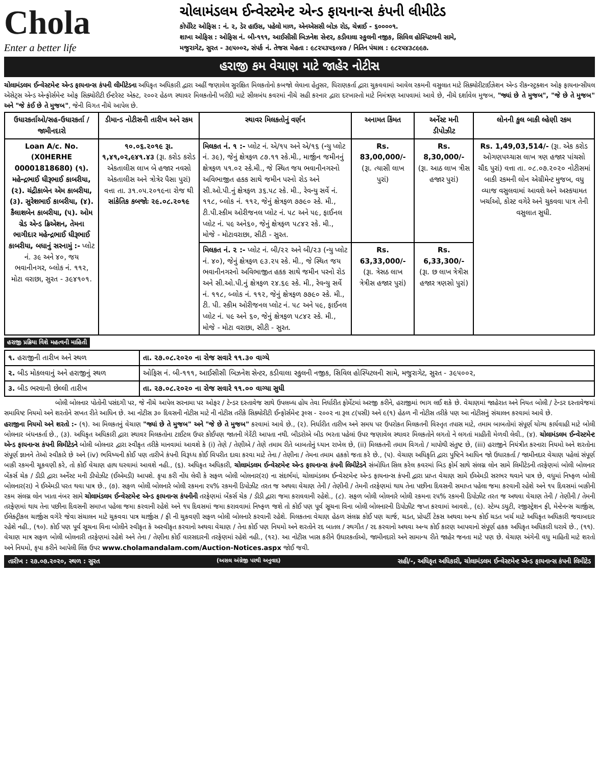Chola
Enter a better life
ચોલામંડલમ ઈન્વેસ્ટમેન્ટ એન્ડ ફાયનાન્સ કંપની લીમીટેડ
કોર્પોરેટ ઓફિસ : નં. ૨, ડેર હાઉસ, પહેલો માળ, એનએસસી બોઝ રોડ, ચેન્નાઈ - ૬૦૦૦૦૧.
શાખા ઓફિસ : ઓફિસ નં. બી-૧૧૧, આઈસીસી બિઝનેશ સેન્ટર, કડીવાલા સ્કુલની નજીક, સિવિલ હોસ્પિટલની સામે,
મજુરાગેટ, સુરત - ૩૯૫૦૦૨, સંપર્ક નં. તેજસ મેહતા : ૯૮૨૫૩૫૬૦૪૭ / નિતિન પંચાલ : ૯૮૨૫૪૩૮૯૯૭.
હરાજી કમ વેચાણ માટે જાહેર નોટીસ
ચોલામંડલમ ઈન્વેસ્ટમેન્ટ એન્ડ ફાયનાન્સ કંપની લીમીટેડના અધિકૃત અધિકારી દ્વારા અહીં જણાવેલ સુરક્ષિત મિલકતોનો કબજો લેવાના હેતુસર, ધિરાણકર્તા દ્વારા ચુકવવામાં આવેલ રકમની વસુલાત માટે સિક્યોરીટાઈઝેશન એન્ડ રીકન્સ્ટ્રક્શન ઓફ ફાયનાન્સીયલ એસેટ્સ એન્ડ એન્ફોર્સમેન્ટ ઓફ સિક્યોરીટી ઈન્ટરેસ્ટ એક્ટ, ૨૦૦૨ હેઠળ સ્થાવર મિલકતોની ખરીદી માટે સીલબંધ કવરમાં નીચે સહી કરનાર દ્વારા દરખાસ્તો માટે નિમંત્રણ આપવામાં આવે છે, નીચે દર્શાવેલ મુજબ, "જ્યાં છે તે મુજબ", "જે છે તે મુજબ" અને "જે કંઈ છે તે મુજબ", જેની વિગત નીચે આપેલ છે.
| ઉધારકર્તાઓ/સહ-ઉધારકર્તા / જામીનદારો | ડીમાન્ડ નોટીસની તારીખ અને રકમ | સ્થાવર મિલકતોનું વર્ણન | અનામત કિંમત | અર્નેસ્ટ મની ડીપોઝીટ | લોનની કુલ બાકી લ્હેણી રકમ |
| --- | --- | --- | --- | --- | --- |
| Loan A/c. No. (X0HERHE 00001818680) (૧). મહેન્દ્રભાઈ ધીરૂભાઈ કાબરીયા, (૨). ચંદ્રીકાબેન એમ કાબરીયા, (૩). સુરેશભાઈ કાબરીયા, (૪). કૈલાશબેન કાબરીયા, (૫). ઓમ ગ્રેડ એન્ડ ક્રિએશન, તેમના ભાગીદાર મહેન્દ્રભાઈ ધીરૂભાઈ કાબરીયા, બધાનું સરનામું :- પ્લોટ નં. ૩૯ અને ૪૦, જય ભવાનીનગર, બ્લોક નં. ૧૧૨, મોટા વરાછા, સુરત - ૩૯૪૧૦૧. | ૧૦.૦૬.૨૦૧૯ રૂા. ૧,૪૧,૦૨,૯૪૧.૪૩ (રૂા. કરોડ કરોડ એકતાલીસ લાખ બે હજાર નવસો એકતાલીસ અને ત્રોત્રેર પૈસા પુરાં) વત્તા તા. ૩૧.૦૫.૨૦૧૯ના રોજ થી સાંકેતિક કબજોઃ ૨૯.૦૮.૨૦૧૯ | મિલકત નં. ૧ :- પ્લોટ નં. એ/૧૫ અને એ/૧૬ (ન્યુ પ્લોટ નં. ૩૯), જેનું ક્ષેત્રફળ ૮૭.૧૧ સ્કે.મી., માર્જીન જમીનનું ક્ષેત્રફળ ૫૧.૦૨ સ્કે.મી., જે સ્થિત જય ભવાનીનગરનો અવિભાજીત હકક સાથે જમીન પરનો રોડ અને સી.ઓ.પી.નું ક્ષેત્રફળ ૩૬.૫૮ સ્કે. મી., રેવન્યુ સર્વે નં. ૧૧૮, બ્લોક નં. ૧૧૨, જેનું ક્ષેત્રફળ ૭૭૯૦ સ્કે. મી., ટી.પી.સ્કીમ ઓરીજનલ પ્લોટ નં. ૫૮ અને ૫૯, ફાઈનલ પ્લોટ નં. ૫૯ અને૬૦, જેનું ક્ષેત્રફળ ૫૮૪૨ સ્કે. મી., મોજે - મોટાવરાછા, સીટી - સુરત. | Rs. 83,00,000/- (રૂા. ત્યાસી લાખ પુરાં) | Rs. 8,30,000/- (રૂા. આઠ લાખ ત્રીસ હજાર પુરાં) | Rs. 1,49,03,514/- (રૂા. એક કરોડ ઓગણપચ્ચાસ લાખ ત્રણ હજાર પાંચસો ચૌદ પુરાં) વત્તા તા. ૦૮.૦૭.૨૦૨૦ નોટીસમાં બાકી રકમની લોન એગ્રીમેન્ટ મુજબ, વધુ વ્યાજ વસુલવામાં આવશે અને અસ્કયામત ખર્ચાઓ, કોસ્ટ વગેરે અને ચુકવવા પાત્ર તેની વસુલાત સુધી. |
| | | મિલકત નં. ૨ :- પ્લોટ નં. બી/૨૨ અને બી/૨૩ (ન્યુ પ્લોટ નં. ૪૦), જેનું ક્ષેત્રફળ ૯૩.૨૫ સ્કે. મી., જે સ્થિત જય ભવાનીનગરનો અવિભાજીત હકક સાથે જમીન પરનો રોડ અને સી.ઓ.પી.નું ક્ષેત્રફળ ૨૪.૬૯ સ્કે. મી., રેવન્યુ સર્વે નં. ૧૧૮, બ્લોક નં. ૧૧૨, જેનું ક્ષેત્રફળ ૭૭૯૦ સ્કે. મી., ટી. પી. સ્કીમ ઓરીજનલ પ્લોટ નં. ૫૮ અને ૫૯, ફાઈનલ પ્લોટ નં. ૫૯ અને ૬૦, જેનું ક્ષેત્રફળ ૫૮૪૨ સ્કે. મી., મોજે - મોટા વરાછા, સીટી - સુરત. | Rs. 63,33,000/- (રૂા. ત્રેસઠ લાખ ત્રેત્રીસ હજાર પુરાં) | Rs. 6,33,300/- (રૂા. છ લાખ ત્રેત્રીસ હજાર ત્રણસો પુરાં) | |
હરાજી પ્રક્રિયા વિશે મહત્વની માહિતી
| ૧. હરાજીની તારીખ અને સ્થળ | તા. ૨૭.૦૮.૨૦૨૦ ના રોજ સવારે ૧૧.૩૦ વાગ્યે |
| ૨. બીડ મોકલવાનું અને હરાજીનું સ્થળ | ઓફિસ નં. બી-૧૧૧, આઈસીસી બિઝનેશ સેન્ટર, કડીવાલા સ્કુલની નજીક, સિવિલ હોસ્પિટલની સામે, મજુરાગેટ, સુરત - ૩૯૫૦૦૨, |
| ૩. બીડ ભરવાની છેલ્લી તારીખ | તા. ૨૭.૦૮.૨૦૨૦ ના રોજ સવારે ૧૧.૦૦ વાગ્યા સુધી |
બોલી બોલનાર પોતોની પસંદગી પર, જે નીચે આપેલ સરનામા પર ઓફર / ટેન્ડર દસ્તાવેજ સાથે ઉપલબ્ધ હોય તેવા નિર્ધારીત ફોર્મેટમાં અરજી કરીને, હરાજીમાં ભાગ લઈ શકે છે. વેચાણમાં જાહેરાત અને નિયત બોલી / ટેન્ડર દસ્તાવેજમાં સમાવિષ્ટ નિયમો અને શરતોને સખત રીતે આધિન છે. આ નોટીસ ૩૦ દિવસની નોટીસ માટે ની નોટીસ તરીકે સિક્યોરીટી ઈન્ફોર્સમેન્ટ રૂલ્સ - ૨૦૦૨ ના રૂલ ૮(૫સી) અને ૯(૧) હેઠળ ની નોટીસ તરીકે પણ આ નોટીસનું સંચાલન કરવામાં આવે છે.
હરાજીના નિયમો અને શરતો :- (૧). આ મિલકતનું વેચાણ "જ્યાં છે તે મુજબ" અને "જે છે તે મુજબ" કરવામાં આવે છે., (૨). નિર્ધારીત તારીખ અને સમય પર ઉપરોકત મિલકતની વિસ્તૃત તપાસ માટે, તમામ બાબતોમાં સંપૂર્ણ યોગ્ય કાર્યવાહી માટે બોલી બોલનાર બંધનકર્તા છે., (૩). અધિકૃત અધિકારી દ્વારા સ્થાવર મિલકતોના ટાઈટલ ઉપર કોઈપણ જાતની ગેરેંટી આપતા નથી. બીડરોએ બીડ ભરતા પહેલાં ઉપર જણાવેલ સ્થાવર મિલકતોને લગતો ને લગતાં માહીતી મેળવી લેવી., (૪). ચોલામંડલમ ઈન્વેસ્ટમેન્ટ એન્ડ ફાયનાન્સ કંપની લિમીટેડને બોલી બોલનાર દ્વારા સ્વીકૃત તરીકે માનવામાં આવશે કે (i) તેણે / તેણીએ / તેણે તમામ રીતે બાબતોનું ધ્યાન રાખેલ છે, (ii) મિલકતની તમામ વિગતો / માપોથી સંતુષ્ટ છે, (iii) હરાજીને નિયંત્રીત કરનારા નિયમો અને શરતોના સંપૂર્ણ જ્ઞાનને તેઓ સ્વીકારે છે અને (iv) ભવિષ્યની કોઈ પણ તારીખે કંપની વિરૂધ્ધ કોઈ વિપરીત દાવા કરવા માટે તેના / તેણીના / તેમના તમામ હકકો જતા કરે છે., (૫). વેચાણ અધિકૃતિ દ્વારા પુષ્ટિને આધિન જો ઉધારકર્તા / જામીનદાર વેચાણ પહેલાં સંપૂર્ણ બાકી રકમની ચૂકવણી કરે, તો કોઈ વેચાણ હાથ ધરવામાં આવશે નહી., (૬). અધિકૃત અધિકારી, ચોલામંડલમ ઈન્વેસ્ટમેન્ટ એન્ડ ફાયનાન્સ કંપની લિમીટેડને સંબોધિત સિલ કરેલ કવરમાં બિડ ફોર્મ સાથે સંલગ્ન લોન સામે લિમીટેડની તરફેણમાં બોલી બોલનાર બેંકર્સ ચેક / ડીડી દ્વારા અર્નેસ્ટ મની ડીપોઝીટ (ઈએમડી) આપશે. કૃપા કરી નોંધ લેવી કે સફળ બોલી બોલનાર(રા) ના સંદર્ભમાં, ચોલામંડલમ ઈન્વેસ્ટમેન્ટ એન્ડ ફાયનાન્સ કંપની દ્વારા પ્રાપ્ત વેચાણ સામે ઈએમડી સરભર થવાને પાત્ર છે, વધુમાં નિષ્ફળ બોલી બોલનાર(રા) ને ઈએમડી પરત થવા પાત્ર છે., (૭). સફળ બોલી બોલનારે બોલી રકમના ૨૫% રકમની ડિપોઝીટ તરત જ અથવા વેચાણ તેની / તેણીની / તેમની તરફેણમાં થાય તેના પછીના દિવસની સમાપ્ત પહેલા જમા કરવાની રહેશે અને ૧૫ દિવસમાં બાકીની રકમ સંલગ્ન લોન ખાતા નંબર સામે ચોલામંડલમ ઈન્વેસ્ટમેન્ટ એન્ડ ફાયનાન્સ કંપનીની તરફેણમાં બેંકર્સ ચેક / ડીડી દ્વારા જમા કરાવવાની રહેશે., (૮). સફળ બોલી બોલનારે બોલી રકમના ૨૫% રકમની ડિપોઝીટ તરત જ અથવા વેચાણ તેની / તેણીની / તેમની તરફેણમાં થાય તેના પછીના દિવસની સમાપ્ત પહેલા જમા કરવાની રહેશે અને ૧૫ દિવસમાં જમા કરાવવામાં નિષ્ફળ જશે તો કોઈ પણ પૂર્વ સૂચના વિના બોલી બોલનારની ડિપોઝીટ જપ્ત કરવામાં આવશે., (૯). સ્ટેમ્પ ડયુટી, રજીસ્ટ્રેશન ફી, મેન્ટેનન્સ ચાર્જીસ, ઈલેક્ટ્રીકલ ચાર્જીસ વગેરે જેવા સંચાલન માટે ચુકવવા પાત્ર ચાર્જીસ / ફી ની ચુકવણી સફળ બોલી બોલનારે કરવાની રહેશે. મિલકતના વેચાણ હેઠળ સંલગ્ન કોઈ પણ ચાર્જ, ચડત, પ્રોપર્ટી ટેકસ અથવા અન્ય કોઈ ચડત ખર્ચ માટે અધિકૃત અધિકારી જવાબદાર રહેશે નહી., (૧૦). કોઈ પણ પૂર્વ સૂચના વિના બોલીને સ્વીકૃત કે અસ્વીકૃત કરવાનો અથવા વેચાણ / તેના કોઈ પણ નિયમો અને શરતોને રદ બાતલ / સ્થગીત / રદ કરવાનો અથવા અન્ય કોઈ કારણ આપવાનો સંપૂર્ણ હકક અધિકૃત અધિકારી ધરાવે છે., (૧૧). વેચાણ માત્ર સફળ બોલી બોલનારી તરફેણમાં રહેશે અને તેના / તેણીના કોઈ વારસદારની તરફેણમાં રહેશે નહી., (૧૨). આ નોટીસ ખાસ કરીને ઉધારકર્તાઓ, જામીનદારો અને સામાન્ય રીતે જાહેર જનતા માટે પણ છે. વેચાણ અંગેની વધુ માહિતી માટે શરતો અને નિયમો, કૃપા કરીને આપેલી લિંક ઉપર www.cholamandalam.com/Auction-Notices.aspx જોઈ જવી.
તારીખ : ૨૭.૦૭.૨૦૨૦, સ્થળ : સુરત (અસલ અંગ્રેજી પરથી અનુવાદ) સહી/-, અધિકૃત અધિકારી, ચોલામંડલમ ઈન્વેસ્ટમેન્ટ એન્ડ ફાયનાન્સ કંપની લિમીટેડ